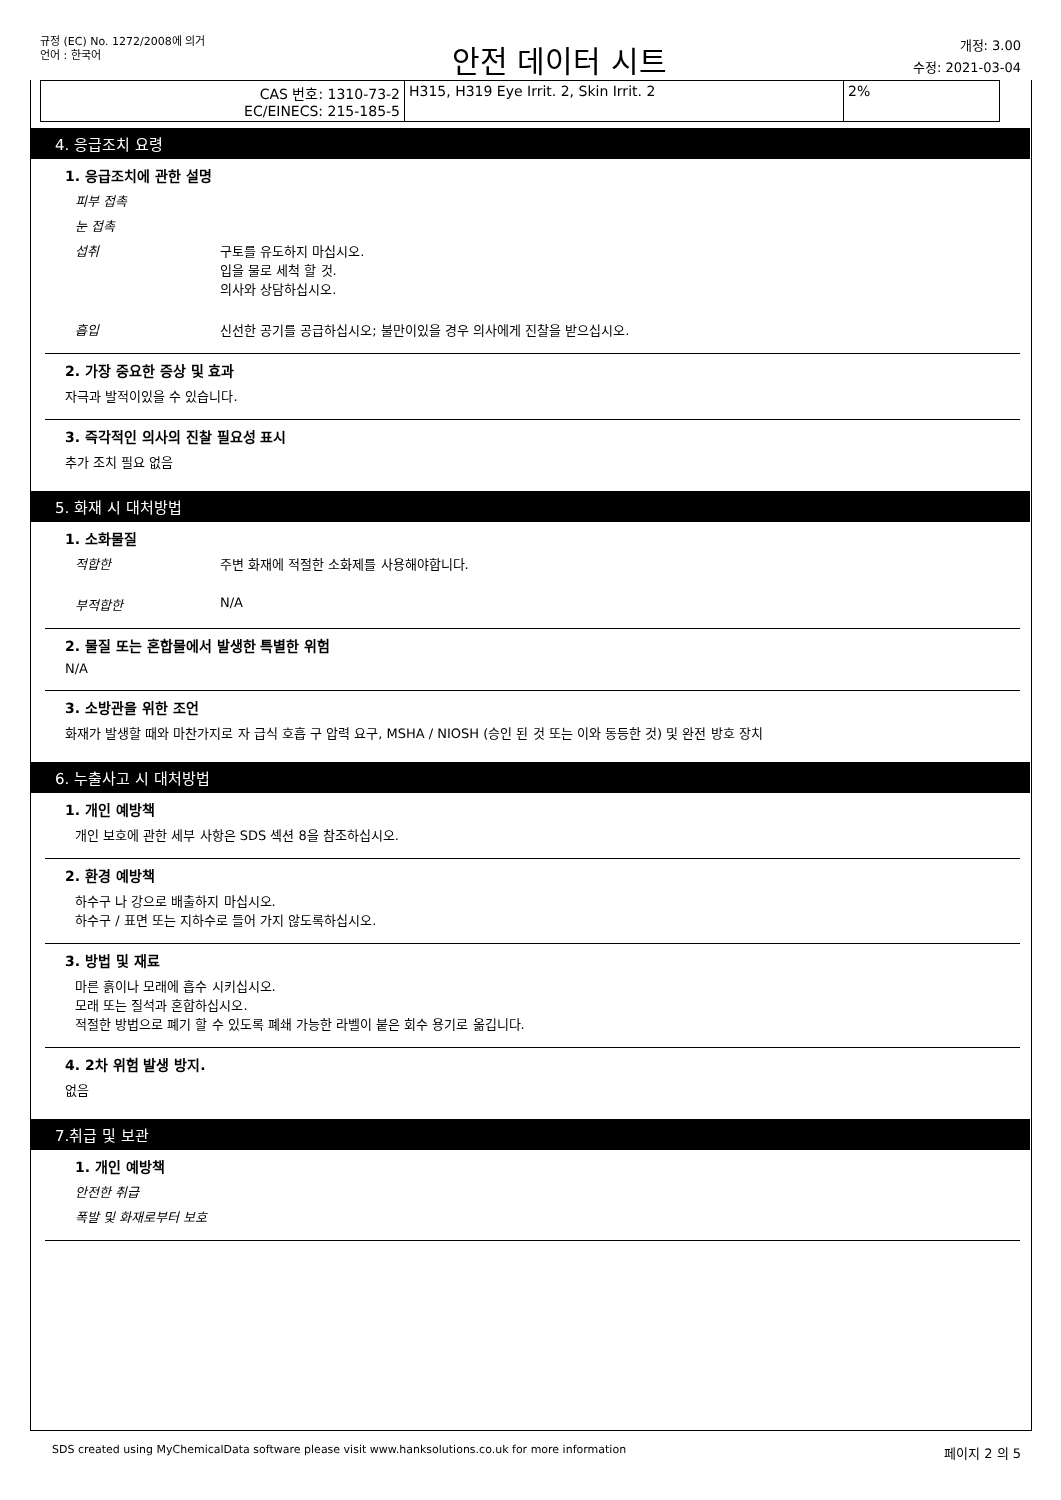규정 (EC) No. 1272/2008에 의거
언어 : 한국어
안전 데이터 시트
개정: 3.00
수정: 2021-03-04
| CAS 번호: 1310-73-2 EC/EINECS: 215-185-5 | H315, H319 Eye Irrit. 2, Skin Irrit. 2 | 2% |
4. 응급조치 요령
1. 응급조치에 관한 설명
피부 접촉
눈 접촉
섭취 구토를 유도하지 마십시오.
입을 물로 세척 할 것.
의사와 상담하십시오.
흡입 신선한 공기를 공급하십시오; 불만이있을 경우 의사에게 진찰을 받으십시오.
2. 가장 중요한 증상 및 효과
자극과 발적이있을 수 있습니다.
3. 즉각적인 의사의 진찰 필요성 표시
추가 조치 필요 없음
5. 화재 시 대처방법
1. 소화물질
적합한 주변 화재에 적절한 소화제를 사용해야합니다.
부적합한 N/A
2. 물질 또는 혼합물에서 발생한 특별한 위험
N/A
3. 소방관을 위한 조언
화재가 발생할 때와 마찬가지로 자 급식 호흡 구 압력 요구, MSHA / NIOSH (승인 된 것 또는 이와 동등한 것) 및 완전 방호 장치
6. 누출사고 시 대처방법
1. 개인 예방책
개인 보호에 관한 세부 사항은 SDS 섹션 8을 참조하십시오.
2. 환경 예방책
하수구 나 강으로 배출하지 마십시오.
하수구 / 표면 또는 지하수로 들어 가지 않도록하십시오.
3. 방법 및 재료
마른 흙이나 모래에 흡수 시키십시오.
모래 또는 질석과 혼합하십시오.
적절한 방법으로 폐기 할 수 있도록 폐쇄 가능한 라벨이 붙은 회수 용기로 옮깁니다.
4. 2차 위험 발생 방지.
없음
7.취급 및 보관
1. 개인 예방책
안전한 취급
폭발 및 화재로부터 보호
SDS created using MyChemicalData software please visit www.hanksolutions.co.uk for more information 페이지 2 의 5